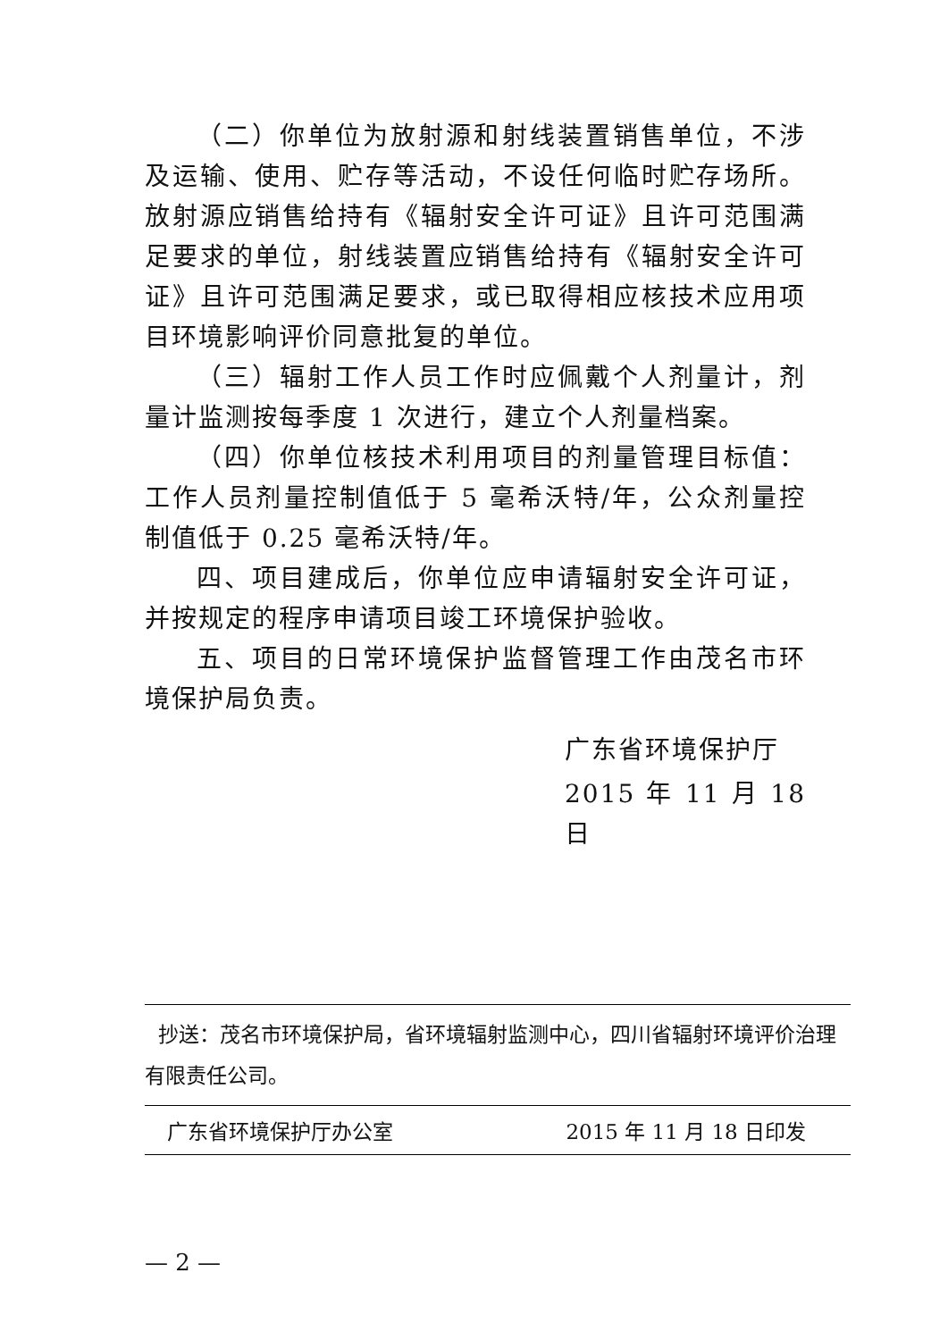（二）你单位为放射源和射线装置销售单位，不涉及运输、使用、贮存等活动，不设任何临时贮存场所。放射源应销售给持有《辐射安全许可证》且许可范围满足要求的单位，射线装置应销售给持有《辐射安全许可证》且许可范围满足要求，或已取得相应核技术应用项目环境影响评价同意批复的单位。
（三）辐射工作人员工作时应佩戴个人剂量计，剂量计监测按每季度 1 次进行，建立个人剂量档案。
（四）你单位核技术利用项目的剂量管理目标值：工作人员剂量控制值低于 5 毫希沃特/年，公众剂量控制值低于 0.25 毫希沃特/年。
四、项目建成后，你单位应申请辐射安全许可证，并按规定的程序申请项目竣工环境保护验收。
五、项目的日常环境保护监督管理工作由茂名市环境保护局负责。
广东省环境保护厅
2015 年 11 月 18 日
抄送：茂名市环境保护局，省环境辐射监测中心，四川省辐射环境评价治理有限责任公司。
广东省环境保护厅办公室 2015 年 11 月 18 日印发
— 2 —